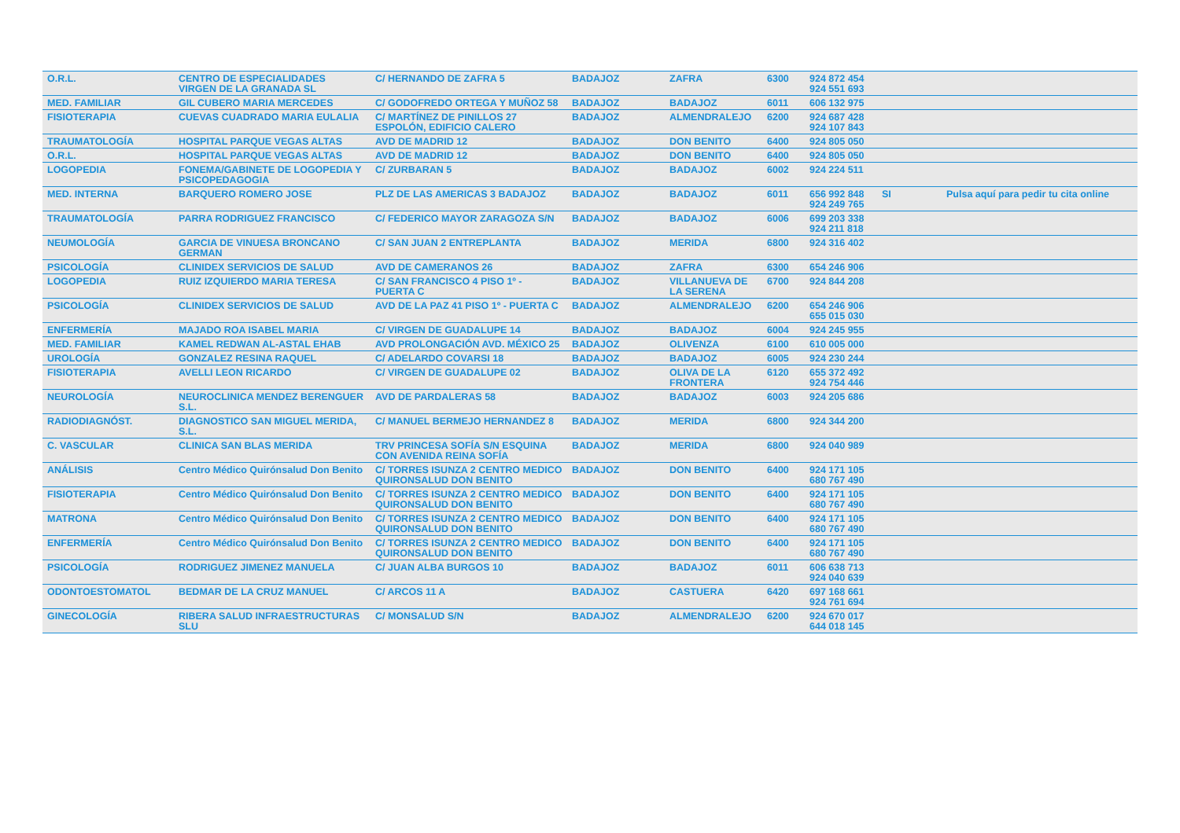| O.R.L. | CENTRO DE ESPECIALIDADES VIRGEN DE LA GRANADA SL | C/ HERNANDO DE ZAFRA 5 | BADAJOZ | ZAFRA | 6300 | 924 872 454 924 551 693 | | |
| MED. FAMILIAR | GIL CUBERO MARIA MERCEDES | C/ GODOFREDO ORTEGA Y MUÑOZ 58 | BADAJOZ | BADAJOZ | 6011 | 606 132 975 | | |
| FISIOTERAPIA | CUEVAS CUADRADO MARIA EULALIA | C/ MARTÍNEZ DE PINILLOS 27 ESPOLÓN, EDIFICIO CALERO | BADAJOZ | ALMENDRALEJO | 6200 | 924 687 428 924 107 843 | | |
| TRAUMATOLOGÍA | HOSPITAL PARQUE VEGAS ALTAS | AVD DE MADRID 12 | BADAJOZ | DON BENITO | 6400 | 924 805 050 | | |
| O.R.L. | HOSPITAL PARQUE VEGAS ALTAS | AVD DE MADRID 12 | BADAJOZ | DON BENITO | 6400 | 924 805 050 | | |
| LOGOPEDIA | FONEMA/GABINETE DE LOGOPEDIA Y PSICOPEDAGOGIA | C/ ZURBARAN 5 | BADAJOZ | BADAJOZ | 6002 | 924 224 511 | | |
| MED. INTERNA | BARQUERO ROMERO JOSE | PLZ DE LAS AMERICAS 3 BADAJOZ | BADAJOZ | BADAJOZ | 6011 | 656 992 848 924 249 765 | SI | Pulsa aquí para pedir tu cita online |
| TRAUMATOLOGÍA | PARRA RODRIGUEZ FRANCISCO | C/ FEDERICO MAYOR ZARAGOZA S/N | BADAJOZ | BADAJOZ | 6006 | 699 203 338 924 211 818 | | |
| NEUMOLOGÍA | GARCIA DE VINUESA BRONCANO GERMAN | C/ SAN JUAN 2 ENTREPLANTA | BADAJOZ | MERIDA | 6800 | 924 316 402 | | |
| PSICOLOGÍA | CLINIDEX SERVICIOS DE SALUD | AVD DE CAMERANOS 26 | BADAJOZ | ZAFRA | 6300 | 654 246 906 | | |
| LOGOPEDIA | RUIZ IZQUIERDO MARIA TERESA | C/ SAN FRANCISCO 4 PISO 1º - PUERTA C | BADAJOZ | VILLANUEVA DE LA SERENA | 6700 | 924 844 208 | | |
| PSICOLOGÍA | CLINIDEX SERVICIOS DE SALUD | AVD DE LA PAZ 41 PISO 1º - PUERTA C | BADAJOZ | ALMENDRALEJO | 6200 | 654 246 906 655 015 030 | | |
| ENFERMERÍA | MAJADO ROA ISABEL MARIA | C/ VIRGEN DE GUADALUPE 14 | BADAJOZ | BADAJOZ | 6004 | 924 245 955 | | |
| MED. FAMILIAR | KAMEL REDWAN AL-ASTAL EHAB | AVD PROLONGACIÓN AVD. MÉXICO 25 | BADAJOZ | OLIVENZA | 6100 | 610 005 000 | | |
| UROLOGÍA | GONZALEZ RESINA RAQUEL | C/ ADELARDO COVARSI 18 | BADAJOZ | BADAJOZ | 6005 | 924 230 244 | | |
| FISIOTERAPIA | AVELLI LEON RICARDO | C/ VIRGEN DE GUADALUPE 02 | BADAJOZ | OLIVA DE LA FRONTERA | 6120 | 655 372 492 924 754 446 | | |
| NEUROLOGÍA | NEUROCLINICA MENDEZ BERENGUER S.L. | AVD DE PARDALERAS 58 | BADAJOZ | BADAJOZ | 6003 | 924 205 686 | | |
| RADIODIAGNÓST. | DIAGNOSTICO SAN MIGUEL MERIDA, S.L. | C/ MANUEL BERMEJO HERNANDEZ 8 | BADAJOZ | MERIDA | 6800 | 924 344 200 | | |
| C. VASCULAR | CLINICA SAN BLAS MERIDA | TRV PRINCESA SOFÍA S/N ESQUINA CON AVENIDA REINA SOFÍA | BADAJOZ | MERIDA | 6800 | 924 040 989 | | |
| ANÁLISIS | Centro Médico Quirónsalud Don Benito | C/ TORRES ISUNZA 2 CENTRO MEDICO QUIRONSALUD DON BENITO | BADAJOZ | DON BENITO | 6400 | 924 171 105 680 767 490 | | |
| FISIOTERAPIA | Centro Médico Quirónsalud Don Benito | C/ TORRES ISUNZA 2 CENTRO MEDICO QUIRONSALUD DON BENITO | BADAJOZ | DON BENITO | 6400 | 924 171 105 680 767 490 | | |
| MATRONA | Centro Médico Quirónsalud Don Benito | C/ TORRES ISUNZA 2 CENTRO MEDICO QUIRONSALUD DON BENITO | BADAJOZ | DON BENITO | 6400 | 924 171 105 680 767 490 | | |
| ENFERMERÍA | Centro Médico Quirónsalud Don Benito | C/ TORRES ISUNZA 2 CENTRO MEDICO QUIRONSALUD DON BENITO | BADAJOZ | DON BENITO | 6400 | 924 171 105 680 767 490 | | |
| PSICOLOGÍA | RODRIGUEZ JIMENEZ MANUELA | C/ JUAN ALBA BURGOS 10 | BADAJOZ | BADAJOZ | 6011 | 606 638 713 924 040 639 | | |
| ODONTOESTOMATOL | BEDMAR DE LA CRUZ MANUEL | C/ ARCOS 11 A | BADAJOZ | CASTUERA | 6420 | 697 168 661 924 761 694 | | |
| GINECOLOGÍA | RIBERA SALUD INFRAESTRUCTURAS SLU | C/ MONSALUD S/N | BADAJOZ | ALMENDRALEJO | 6200 | 924 670 017 644 018 145 | | |